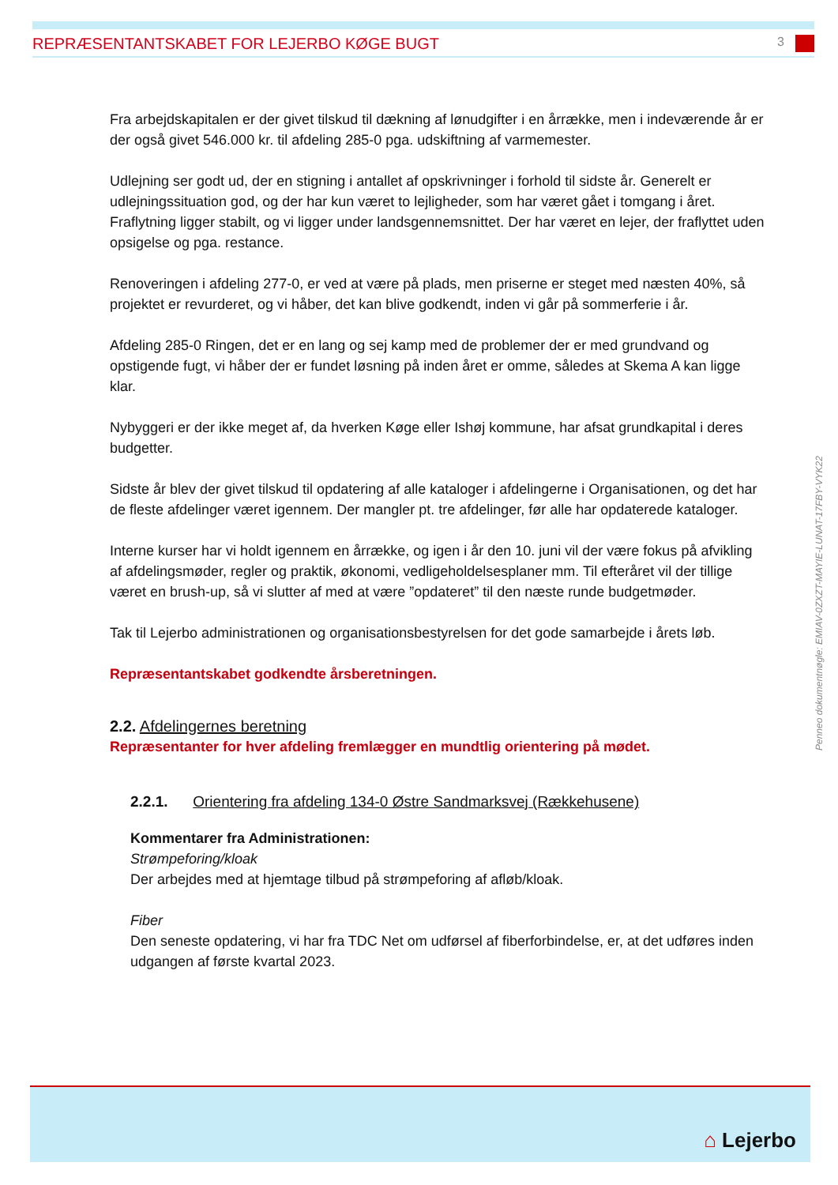REPRÆSENTANTSKABET FOR LEJERBO KØGE BUGT
3
Fra arbejdskapitalen er der givet tilskud til dækning af lønudgifter i en årrække, men i indeværende år er der også givet 546.000 kr. til afdeling 285-0 pga. udskiftning af varmemester.
Udlejning ser godt ud, der en stigning i antallet af opskrivninger i forhold til sidste år. Generelt er udlejningssituation god, og der har kun været to lejligheder, som har været gået i tomgang i året. Fraflytning ligger stabilt, og vi ligger under landsgennemsnittet. Der har været en lejer, der fraflyttet uden opsigelse og pga. restance.
Renoveringen i afdeling 277-0, er ved at være på plads, men priserne er steget med næsten 40%, så projektet er revurderet, og vi håber, det kan blive godkendt, inden vi går på sommerferie i år.
Afdeling 285-0 Ringen, det er en lang og sej kamp med de problemer der er med grundvand og opstigende fugt, vi håber der er fundet løsning på inden året er omme, således at Skema A kan ligge klar.
Nybyggeri er der ikke meget af, da hverken Køge eller Ishøj kommune, har afsat grundkapital i deres budgetter.
Sidste år blev der givet tilskud til opdatering af alle kataloger i afdelingerne i Organisationen, og det har de fleste afdelinger været igennem. Der mangler pt. tre afdelinger, før alle har opdaterede kataloger.
Interne kurser har vi holdt igennem en årrække, og igen i år den 10. juni vil der være fokus på afvikling af afdelingsmøder, regler og praktik, økonomi, vedligeholdelsesplaner mm. Til efteråret vil der tillige været en brush-up, så vi slutter af med at være ”opdateret” til den næste runde budgetmøder.
Tak til Lejerbo administrationen og organisationsbestyrelsen for det gode samarbejde i årets løb.
Repræsentantskabet godkendte årsberetningen.
2.2. Afdelingernes beretning
Repræsentanter for hver afdeling fremlægger en mundtlig orientering på mødet.
2.2.1. Orientering fra afdeling 134-0 Østre Sandmarksvej (Rækkehusene)
Kommentarer fra Administrationen:
Strømpeforing/kloak
Der arbejdes med at hjemtage tilbud på strømpeforing af afløb/kloak.
Fiber
Den seneste opdatering, vi har fra TDC Net om udførsel af fiberforbindelse, er, at det udføres inden udgangen af første kvartal 2023.
Penneo dokumentnøgle: EMIAV-0ZXZT-MAYIE-LUNAT-17FBY-VYK22
⌂ Lejerbo